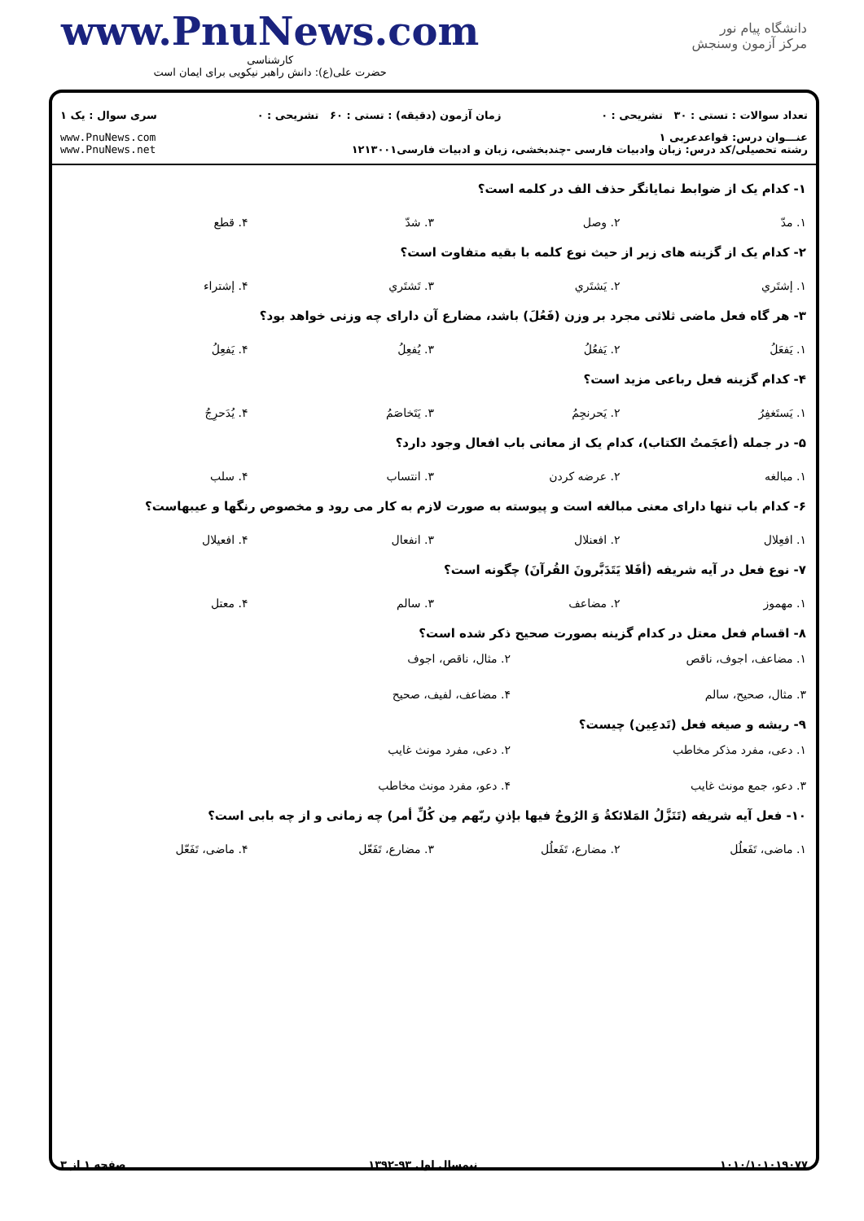www.PnuNews.com
کارشناسی
حضرت علی(ع): دانش راهبر نیکویی برای ایمان است
دانشگاه پیام نور
مرکز آزمون وسنجش
تعداد سوالات : تستی : ۳۰ تشریحی : ۰ زمان آزمون (دقیقه) : تستی : ۶۰ تشریحی : ۰ سری سوال : یک ۱
عنـــوان درس: قواعدعربی ۱
رشته تحصیلی/کد درس: زبان وادبیات فارسی -چندبخشی، زبان و ادبیات فارسی۱۲۱۳۰۰۱ www.PnuNews.com
www.PnuNews.net
۱- کدام یک از ضوابط نمایانگر حذف الف در کلمه است؟
۱. مدّ ۲. وصل ۳. شدّ ۴. قطع
۲- کدام یک از گزینه های زیر از حیث نوع کلمه با بقیه متفاوت است؟
۱. إشتَري ۲. يَشتَري ۳. تَشتَري ۴. إشتراء
۳- هر گاه فعل ماضی ثلاثی مجرد بر وزن (فَعُلَ) باشد، مضارع آن دارای چه وزنی خواهد بود؟
۱. يَفعَلُ ۲. يَفعُلُ ۳. يُفعِلُ ۴. يَفعِلُ
۴- کدام گزینه فعل رباعی مزید است؟
۱. يَستَغفِرُ ۲. يَحرنجِمُ ۳. يَتَخاصَمُ ۴. يُدَحرِجُ
۵- در جمله (أعجَمتُ الكتاب)، کدام یک از معانی باب افعال وجود دارد؟
۱. مبالغه ۲. عرضه کردن ۳. انتساب ۴. سلب
۶- کدام باب تنها دارای معنی مبالغه است و پیوسته به صورت لازم به کار می رود و مخصوص رنگها و عیبهاست؟
۱. افعِلال ۲. افعنلال ۳. انفعال ۴. افعيلال
۷- نوع فعل در آیه شریفه (أفَلا يَتَدَبَّرونَ القُرآنَ) چگونه است؟
۱. مهموز ۲. مضاعف ۳. سالم ۴. معتل
۸- اقسام فعل معتل در کدام گزینه بصورت صحیح ذکر شده است؟
۱. مضاعف، اجوف، ناقص ۲. مثال، ناقص، اجوف ۳. مثال، صحیح، سالم ۴. مضاعف، لفیف، صحیح
۹- ریشه و صیغه فعل (تَدعِين) چیست؟
۱. دعی، مفرد مذکر مخاطب ۲. دعی، مفرد مونث غایب ۳. دعو، جمع مونث غایب ۴. دعو، مفرد مونث مخاطب
۱۰- فعل آیه شریفه (تَنَزَّلُ المَلائكةُ وَ الرُوحُ فيها بإذنِ ربّهم مِن كُلِّ أمر) چه زمانی و از چه بابی است؟
۱. ماضی، تَفَعلُل ۲. مضارع، تَفَعلُل ۳. مضارع، تَفَعّل ۴. ماضی، تَفَعّل
۱۰۱۰/۱۰۱۰۱۹۰۷۷ نیمسال اول ۹۳-۱۳۹۲ صفحه ۱ از ۳